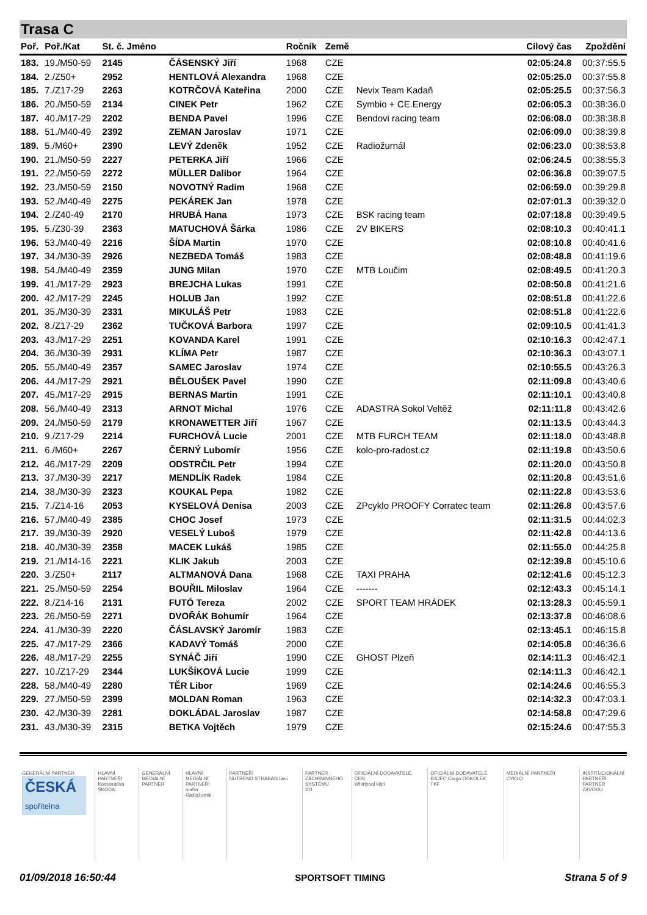Trasa C
| Poř. | Poř./Kat | St. č. Jméno | | Ročník | Země | | Cílový čas | Zpoždění |
| --- | --- | --- | --- | --- | --- | --- | --- | --- |
| 183. | 19./M50-59 | 2145 | ČÁSENSKÝ Jiří | 1968 | CZE | | 02:05:24.8 | 00:37:55.5 |
| 184. | 2./Z50+ | 2952 | HENTLOVÁ Alexandra | 1968 | CZE | | 02:05:25.0 | 00:37:55.8 |
| 185. | 7./Z17-29 | 2263 | KOTRČOVÁ Kateřina | 2000 | CZE | Nevix Team Kadaň | 02:05:25.5 | 00:37:56.3 |
| 186. | 20./M50-59 | 2134 | CINEK Petr | 1962 | CZE | Symbio + CE.Energy | 02:06:05.3 | 00:38:36.0 |
| 187. | 40./M17-29 | 2202 | BENDA Pavel | 1996 | CZE | Bendovi racing team | 02:06:08.0 | 00:38:38.8 |
| 188. | 51./M40-49 | 2392 | ZEMAN Jaroslav | 1971 | CZE | | 02:06:09.0 | 00:38:39.8 |
| 189. | 5./M60+ | 2390 | LEVÝ Zdeněk | 1952 | CZE | Radiožurnál | 02:06:23.0 | 00:38:53.8 |
| 190. | 21./M50-59 | 2227 | PETERKA Jiří | 1966 | CZE | | 02:06:24.5 | 00:38:55.3 |
| 191. | 22./M50-59 | 2272 | MÜLLER Dalibor | 1964 | CZE | | 02:06:36.8 | 00:39:07.5 |
| 192. | 23./M50-59 | 2150 | NOVOTNÝ Radim | 1968 | CZE | | 02:06:59.0 | 00:39:29.8 |
| 193. | 52./M40-49 | 2275 | PEKÁREK Jan | 1978 | CZE | | 02:07:01.3 | 00:39:32.0 |
| 194. | 2./Z40-49 | 2170 | HRUBÁ Hana | 1973 | CZE | BSK racing team | 02:07:18.8 | 00:39:49.5 |
| 195. | 5./Z30-39 | 2363 | MATUCHOVÁ Šárka | 1986 | CZE | 2V BIKERS | 02:08:10.3 | 00:40:41.1 |
| 196. | 53./M40-49 | 2216 | ŠÍDA Martin | 1970 | CZE | | 02:08:10.8 | 00:40:41.6 |
| 197. | 34./M30-39 | 2926 | NEZBEDA Tomáš | 1983 | CZE | | 02:08:48.8 | 00:41:19.6 |
| 198. | 54./M40-49 | 2359 | JUNG Milan | 1970 | CZE | MTB Loučim | 02:08:49.5 | 00:41:20.3 |
| 199. | 41./M17-29 | 2923 | BREJCHA Lukas | 1991 | CZE | | 02:08:50.8 | 00:41:21.6 |
| 200. | 42./M17-29 | 2245 | HOLUB Jan | 1992 | CZE | | 02:08:51.8 | 00:41:22.6 |
| 201. | 35./M30-39 | 2331 | MIKULÁŠ Petr | 1983 | CZE | | 02:08:51.8 | 00:41:22.6 |
| 202. | 8./Z17-29 | 2362 | TUČKOVÁ Barbora | 1997 | CZE | | 02:09:10.5 | 00:41:41.3 |
| 203. | 43./M17-29 | 2251 | KOVANDA Karel | 1991 | CZE | | 02:10:16.3 | 00:42:47.1 |
| 204. | 36./M30-39 | 2931 | KLÍMA Petr | 1987 | CZE | | 02:10:36.3 | 00:43:07.1 |
| 205. | 55./M40-49 | 2357 | SAMEC Jaroslav | 1974 | CZE | | 02:10:55.5 | 00:43:26.3 |
| 206. | 44./M17-29 | 2921 | BĚLOUŠEK Pavel | 1990 | CZE | | 02:11:09.8 | 00:43:40.6 |
| 207. | 45./M17-29 | 2915 | BERNAS Martin | 1991 | CZE | | 02:11:10.1 | 00:43:40.8 |
| 208. | 56./M40-49 | 2313 | ARNOT Michal | 1976 | CZE | ADASTRA Sokol Veltěž | 02:11:11.8 | 00:43:42.6 |
| 209. | 24./M50-59 | 2179 | KRONAWETTER Jiří | 1967 | CZE | | 02:11:13.5 | 00:43:44.3 |
| 210. | 9./Z17-29 | 2214 | FURCHOVÁ Lucie | 2001 | CZE | MTB FURCH TEAM | 02:11:18.0 | 00:43:48.8 |
| 211. | 6./M60+ | 2267 | ČERNÝ Lubomír | 1956 | CZE | kolo-pro-radost.cz | 02:11:19.8 | 00:43:50.6 |
| 212. | 46./M17-29 | 2209 | ODSTRČIL Petr | 1994 | CZE | | 02:11:20.0 | 00:43:50.8 |
| 213. | 37./M30-39 | 2217 | MENDLÍK Radek | 1984 | CZE | | 02:11:20.8 | 00:43:51.6 |
| 214. | 38./M30-39 | 2323 | KOUKAL Pepa | 1982 | CZE | | 02:11:22.8 | 00:43:53.6 |
| 215. | 7./Z14-16 | 2053 | KYSELOVÁ Denisa | 2003 | CZE | ZPcyklo PROOFY Corratec team | 02:11:26.8 | 00:43:57.6 |
| 216. | 57./M40-49 | 2385 | CHOC Josef | 1973 | CZE | | 02:11:31.5 | 00:44:02.3 |
| 217. | 39./M30-39 | 2920 | VESELÝ Luboš | 1979 | CZE | | 02:11:42.8 | 00:44:13.6 |
| 218. | 40./M30-39 | 2358 | MACEK Lukáš | 1985 | CZE | | 02:11:55.0 | 00:44:25.8 |
| 219. | 21./M14-16 | 2221 | KLIK Jakub | 2003 | CZE | | 02:12:39.8 | 00:45:10.6 |
| 220. | 3./Z50+ | 2117 | ALTMANOVÁ Dana | 1968 | CZE | TAXI PRAHA | 02:12:41.6 | 00:45:12.3 |
| 221. | 25./M50-59 | 2254 | BOUŘIL Miloslav | 1964 | CZE | ------- | 02:12:43.3 | 00:45:14.1 |
| 222. | 8./Z14-16 | 2131 | FUTÓ Tereza | 2002 | CZE | SPORT TEAM HRÁDEK | 02:13:28.3 | 00:45:59.1 |
| 223. | 26./M50-59 | 2271 | DVOŘÁK Bohumír | 1964 | CZE | | 02:13:37.8 | 00:46:08.6 |
| 224. | 41./M30-39 | 2220 | ČÁSLAVSKÝ Jaromír | 1983 | CZE | | 02:13:45.1 | 00:46:15.8 |
| 225. | 47./M17-29 | 2366 | KADAVÝ Tomáš | 2000 | CZE | | 02:14:05.8 | 00:46:36.6 |
| 226. | 48./M17-29 | 2255 | SYNÁČ Jiří | 1990 | CZE | GHOST Plzeň | 02:14:11.3 | 00:46:42.1 |
| 227. | 10./Z17-29 | 2344 | LUKŠÍKOVÁ Lucie | 1999 | CZE | | 02:14:11.3 | 00:46:42.1 |
| 228. | 58./M40-49 | 2280 | TĚR Libor | 1969 | CZE | | 02:14:24.6 | 00:46:55.3 |
| 229. | 27./M50-59 | 2399 | MOLDAN Roman | 1963 | CZE | | 02:14:32.3 | 00:47:03.1 |
| 230. | 42./M30-39 | 2281 | DOKLÁDAL Jaroslav | 1987 | CZE | | 02:14:58.8 | 00:47:29.6 |
| 231. | 43./M30-39 | 2315 | BETKA Vojtěch | 1979 | CZE | | 02:15:24.6 | 00:47:55.3 |
GENERÁLNÍ PARTNER
ČESKÁ
spořitelna
HLAVNÍ PARTNEŘI
Kooperativa
ŠKODA
GENERÁLNÍ MEDIÁLNÍ PARTNER HLAVNÍ MEDIÁLNÍ PARTNEŘI
mafra
Radiožurnál
PARTNEŘI
NUTREND STRABAG lawi
PARTNER ZÁCHRANNÉHO SYSTÉMU
211
OFICIÁLNÍ DODAVATELÉ CEN
Whirlpool kilpi
OFICIÁLNÍ DODAVATELÉ
RAJEC Cargo ODKOLEK TKF
MEDIÁLNÍ PARTNEŘI
CYKLO
INSTITUCIONÁLNÍ PARTNEŘI
PARTNER ZÁVODU
01/09/2018 16:50:44 SPORTSOFT TIMING Strana 5 of 9